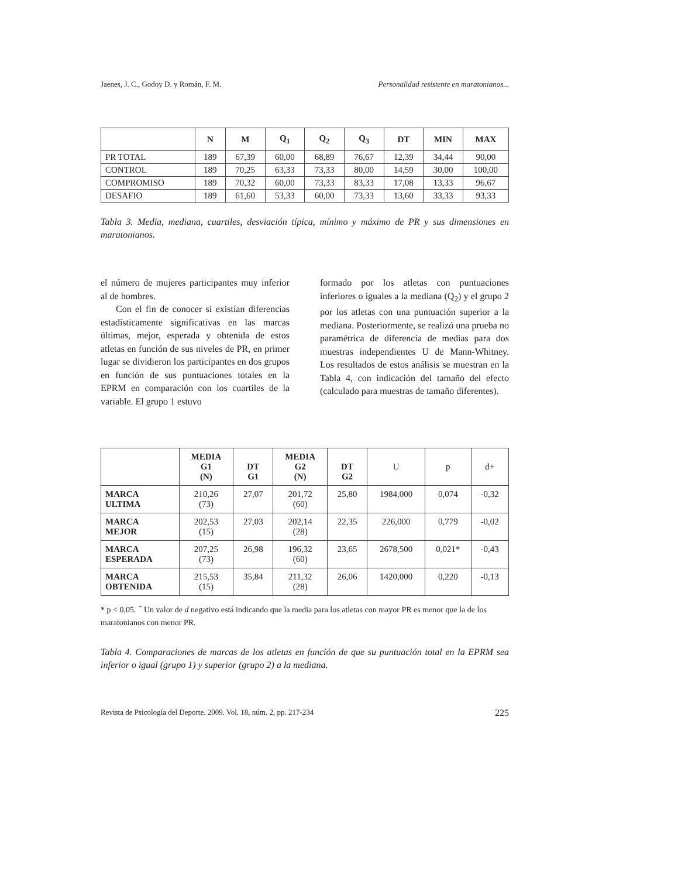Jaenes, J. C., Godoy D. y Román, F. M. Personalidad resistente en maratonianos...
| | N | M | Q<sub>1</sub> | Q<sub>2</sub> | Q<sub>3</sub> | DT | MIN | MAX |
| --- | --- | --- | --- | --- | --- | --- | --- | --- |
| PR TOTAL | 189 | 67,39 | 60,00 | 68,89 | 76,67 | 12,39 | 34,44 | 90,00 |
| CONTROL | 189 | 70,25 | 63,33 | 73,33 | 80,00 | 14,59 | 30,00 | 100,00 |
| COMPROMISO | 189 | 70,32 | 60,00 | 73,33 | 83,33 | 17,08 | 13,33 | 96,67 |
| DESAFIO | 189 | 61,60 | 53,33 | 60,00 | 73,33 | 13,60 | 33,33 | 93,33 |
Tabla 3. Media, mediana, cuartiles, desviación típica, mínimo y máximo de PR y sus dimensiones en maratonianos.
el número de mujeres participantes muy inferior al de hombres.
Con el fin de conocer si existían diferencias estadísticamente significativas en las marcas últimas, mejor, esperada y obtenida de estos atletas en función de sus niveles de PR, en primer lugar se dividieron los participantes en dos grupos en función de sus puntuaciones totales en la EPRM en comparación con los cuartiles de la variable. El grupo 1 estuvo
formado por los atletas con puntuaciones inferiores o iguales a la mediana (Q<sub>2</sub>) y el grupo 2 por los atletas con una puntuación superior a la mediana. Posteriormente, se realizó una prueba no paramétrica de diferencia de medias para dos muestras independientes U de Mann-Whitney. Los resultados de estos análisis se muestran en la Tabla 4, con indicación del tamaño del efecto (calculado para muestras de tamaño diferentes).
| | MEDIA G1 (N) | DT G1 | MEDIA G2 (N) | DT G2 | U | p | d+ |
| --- | --- | --- | --- | --- | --- | --- | --- |
| MARCA ULTIMA | 210,26 (73) | 27,07 | 201,72 (60) | 25,80 | 1984,000 | 0,074 | -0,32 |
| MARCA MEJOR | 202,53 (15) | 27,03 | 202,14 (28) | 22,35 | 226,000 | 0,779 | -0,02 |
| MARCA ESPERADA | 207,25 (73) | 26,98 | 196,32 (60) | 23,65 | 2678,500 | 0,021* | -0,43 |
| MARCA OBTENIDA | 215,53 (15) | 35,84 | 211,32 (28) | 26,06 | 1420,000 | 0,220 | -0,13 |
* p < 0,05. <sup>+</sup> Un valor de d negativo está indicando que la media para los atletas con mayor PR es menor que la de los maratonianos con menor PR.
Tabla 4. Comparaciones de marcas de los atletas en función de que su puntuación total en la EPRM sea inferior o igual (grupo 1) y superior (grupo 2) a la mediana.
Revista de Psicología del Deporte. 2009. Vol. 18, núm. 2, pp. 217-234 225